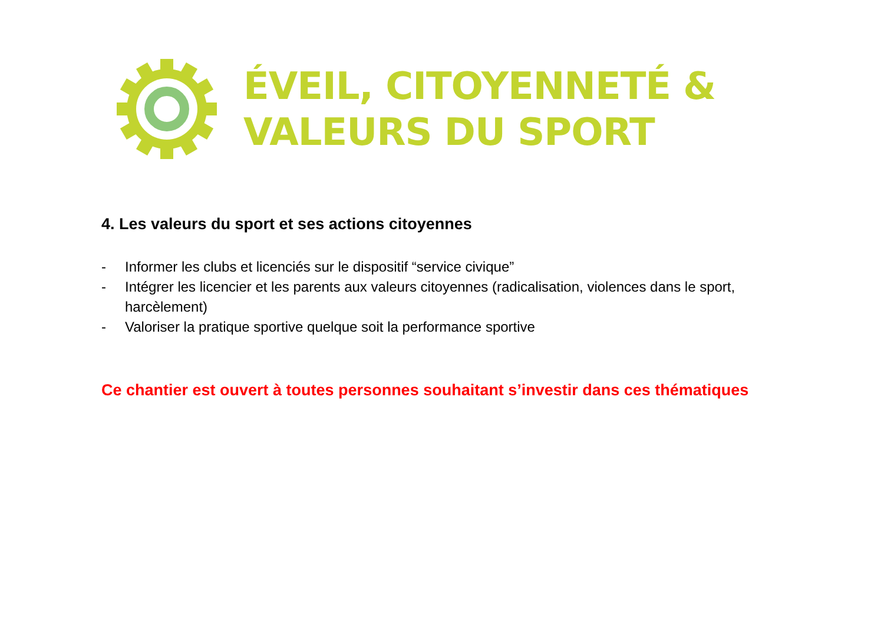ÉVEIL, CITOYENNETÉ &
VALEURS DU SPORT
4. Les valeurs du sport et ses actions citoyennes
- Informer les clubs et licenciés sur le dispositif “service civique”
- Intégrer les licencier et les parents aux valeurs citoyennes (radicalisation, violences dans le sport, harcèlement)
- Valoriser la pratique sportive quelque soit la performance sportive
Ce chantier est ouvert à toutes personnes souhaitant s’investir dans ces thématiques